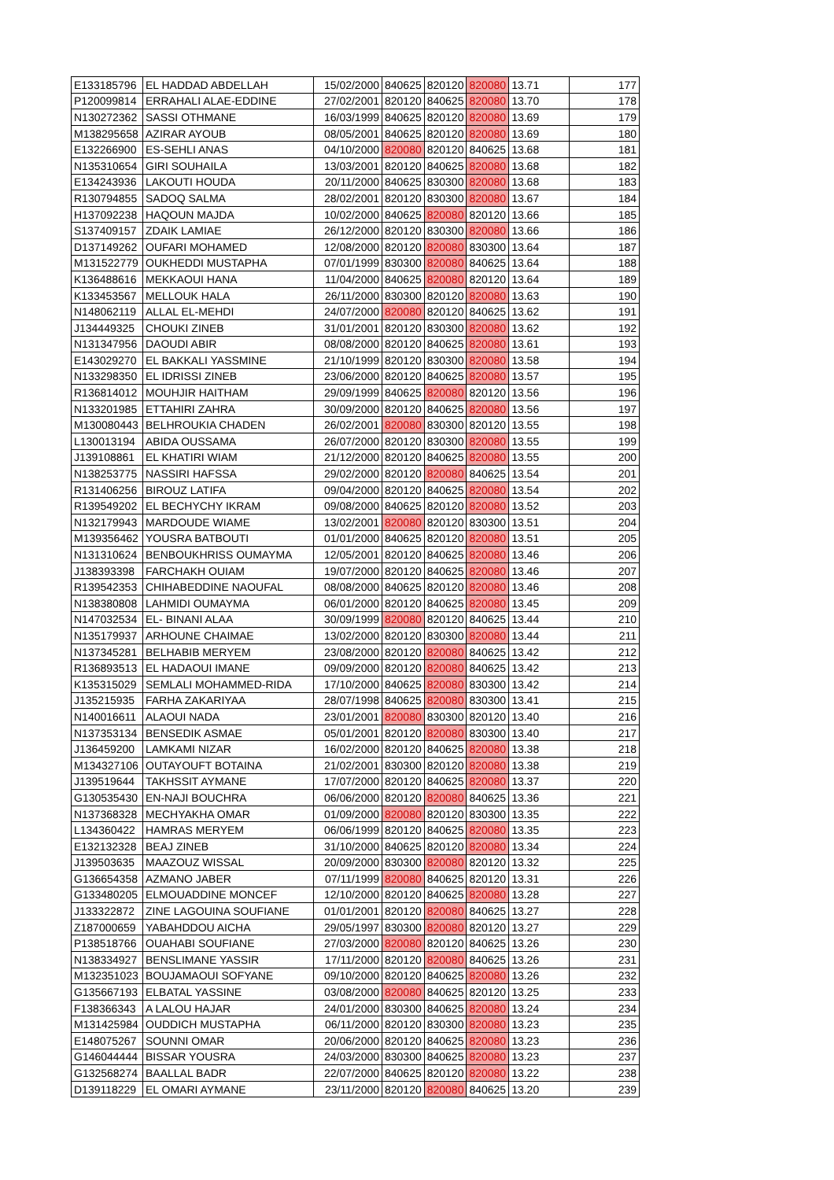| E133185796 | EL HADDAD ABDELLAH | 15/02/2000 | 840625 | 820120 | 820080 | 13.71 | 177 |
| P120099814 | ERRAHALI ALAE-EDDINE | 27/02/2001 | 820120 | 840625 | 820080 | 13.70 | 178 |
| N130272362 | SASSI OTHMANE | 16/03/1999 | 840625 | 820120 | 820080 | 13.69 | 179 |
| M138295658 | AZIRAR AYOUB | 08/05/2001 | 840625 | 820120 | 820080 | 13.69 | 180 |
| E132266900 | ES-SEHLI ANAS | 04/10/2000 | 820080 | 820120 | 840625 | 13.68 | 181 |
| N135310654 | GIRI SOUHAILA | 13/03/2001 | 820120 | 840625 | 820080 | 13.68 | 182 |
| E134243936 | LAKOUTI HOUDA | 20/11/2000 | 840625 | 830300 | 820080 | 13.68 | 183 |
| R130794855 | SADOQ SALMA | 28/02/2001 | 820120 | 830300 | 820080 | 13.67 | 184 |
| H137092238 | HAQOUN MAJDA | 10/02/2000 | 840625 | 820080 | 820120 | 13.66 | 185 |
| S137409157 | ZDAIK LAMIAE | 26/12/2000 | 820120 | 830300 | 820080 | 13.66 | 186 |
| D137149262 | OUFARI MOHAMED | 12/08/2000 | 820120 | 820080 | 830300 | 13.64 | 187 |
| M131522779 | OUKHEDDI MUSTAPHA | 07/01/1999 | 830300 | 820080 | 840625 | 13.64 | 188 |
| K136488616 | MEKKAOUI HANA | 11/04/2000 | 840625 | 820080 | 820120 | 13.64 | 189 |
| K133453567 | MELLOUK HALA | 26/11/2000 | 830300 | 820120 | 820080 | 13.63 | 190 |
| N148062119 | ALLAL EL-MEHDI | 24/07/2000 | 820080 | 820120 | 840625 | 13.62 | 191 |
| J134449325 | CHOUKI ZINEB | 31/01/2001 | 820120 | 830300 | 820080 | 13.62 | 192 |
| N131347956 | DAOUDI ABIR | 08/08/2000 | 820120 | 840625 | 820080 | 13.61 | 193 |
| E143029270 | EL BAKKALI YASSMINE | 21/10/1999 | 820120 | 830300 | 820080 | 13.58 | 194 |
| N133298350 | EL IDRISSI ZINEB | 23/06/2000 | 820120 | 840625 | 820080 | 13.57 | 195 |
| R136814012 | MOUHJIR HAITHAM | 29/09/1999 | 840625 | 820080 | 820120 | 13.56 | 196 |
| N133201985 | ETTAHIRI ZAHRA | 30/09/2000 | 820120 | 840625 | 820080 | 13.56 | 197 |
| M130080443 | BELHROUKIA CHADEN | 26/02/2001 | 820080 | 830300 | 820120 | 13.55 | 198 |
| L130013194 | ABIDA OUSSAMA | 26/07/2000 | 820120 | 830300 | 820080 | 13.55 | 199 |
| J139108861 | EL KHATIRI WIAM | 21/12/2000 | 820120 | 840625 | 820080 | 13.55 | 200 |
| N138253775 | NASSIRI HAFSSA | 29/02/2000 | 820120 | 820080 | 840625 | 13.54 | 201 |
| R131406256 | BIROUZ LATIFA | 09/04/2000 | 820120 | 840625 | 820080 | 13.54 | 202 |
| R139549202 | EL BECHYCHY IKRAM | 09/08/2000 | 840625 | 820120 | 820080 | 13.52 | 203 |
| N132179943 | MARDOUDE WIAME | 13/02/2001 | 820080 | 820120 | 830300 | 13.51 | 204 |
| M139356462 | YOUSRA BATBOUTI | 01/01/2000 | 840625 | 820120 | 820080 | 13.51 | 205 |
| N131310624 | BENBOUKHRISS OUMAYMA | 12/05/2001 | 820120 | 840625 | 820080 | 13.46 | 206 |
| J138393398 | FARCHAKH OUIAM | 19/07/2000 | 820120 | 840625 | 820080 | 13.46 | 207 |
| R139542353 | CHIHABEDDINE NAOUFAL | 08/08/2000 | 840625 | 820120 | 820080 | 13.46 | 208 |
| N138380808 | LAHMIDI OUMAYMA | 06/01/2000 | 820120 | 840625 | 820080 | 13.45 | 209 |
| N147032534 | EL- BINANI ALAA | 30/09/1999 | 820080 | 820120 | 840625 | 13.44 | 210 |
| N135179937 | ARHOUNE CHAIMAE | 13/02/2000 | 820120 | 830300 | 820080 | 13.44 | 211 |
| N137345281 | BELHABIB MERYEM | 23/08/2000 | 820120 | 820080 | 840625 | 13.42 | 212 |
| R136893513 | EL HADAOUI IMANE | 09/09/2000 | 820120 | 820080 | 840625 | 13.42 | 213 |
| K135315029 | SEMLALI MOHAMMED-RIDA | 17/10/2000 | 840625 | 820080 | 830300 | 13.42 | 214 |
| J135215935 | FARHA ZAKARIYAA | 28/07/1998 | 840625 | 820080 | 830300 | 13.41 | 215 |
| N140016611 | ALAOUI NADA | 23/01/2001 | 820080 | 830300 | 820120 | 13.40 | 216 |
| N137353134 | BENSEDIK ASMAE | 05/01/2001 | 820120 | 820080 | 830300 | 13.40 | 217 |
| J136459200 | LAMKAMI NIZAR | 16/02/2000 | 820120 | 840625 | 820080 | 13.38 | 218 |
| M134327106 | OUTAYOUFT BOTAINA | 21/02/2001 | 830300 | 820120 | 820080 | 13.38 | 219 |
| J139519644 | TAKHSSIT AYMANE | 17/07/2000 | 820120 | 840625 | 820080 | 13.37 | 220 |
| G130535430 | EN-NAJI BOUCHRA | 06/06/2000 | 820120 | 820080 | 840625 | 13.36 | 221 |
| N137368328 | MECHYAKHA OMAR | 01/09/2000 | 820080 | 820120 | 830300 | 13.35 | 222 |
| L134360422 | HAMRAS MERYEM | 06/06/1999 | 820120 | 840625 | 820080 | 13.35 | 223 |
| E132132328 | BEAJ ZINEB | 31/10/2000 | 840625 | 820120 | 820080 | 13.34 | 224 |
| J139503635 | MAAZOUZ WISSAL | 20/09/2000 | 830300 | 820080 | 820120 | 13.32 | 225 |
| G136654358 | AZMANO JABER | 07/11/1999 | 820080 | 840625 | 820120 | 13.31 | 226 |
| G133480205 | ELMOUADDINE MONCEF | 12/10/2000 | 820120 | 840625 | 820080 | 13.28 | 227 |
| J133322872 | ZINE LAGOUINA SOUFIANE | 01/01/2001 | 820120 | 820080 | 840625 | 13.27 | 228 |
| Z187000659 | YABAHDDOU AICHA | 29/05/1997 | 830300 | 820080 | 820120 | 13.27 | 229 |
| P138518766 | OUAHABI SOUFIANE | 27/03/2000 | 820080 | 820120 | 840625 | 13.26 | 230 |
| N138334927 | BENSLIMANE YASSIR | 17/11/2000 | 820120 | 820080 | 840625 | 13.26 | 231 |
| M132351023 | BOUJAMAOUI SOFYANE | 09/10/2000 | 820120 | 840625 | 820080 | 13.26 | 232 |
| G135667193 | ELBATAL YASSINE | 03/08/2000 | 820080 | 840625 | 820120 | 13.25 | 233 |
| F138366343 | A LALOU HAJAR | 24/01/2000 | 830300 | 840625 | 820080 | 13.24 | 234 |
| M131425984 | OUDDICH MUSTAPHA | 06/11/2000 | 820120 | 830300 | 820080 | 13.23 | 235 |
| E148075267 | SOUNNI OMAR | 20/06/2000 | 820120 | 840625 | 820080 | 13.23 | 236 |
| G146044444 | BISSAR YOUSRA | 24/03/2000 | 830300 | 840625 | 820080 | 13.23 | 237 |
| G132568274 | BAALLAL BADR | 22/07/2000 | 840625 | 820120 | 820080 | 13.22 | 238 |
| D139118229 | EL OMARI AYMANE | 23/11/2000 | 820120 | 820080 | 840625 | 13.20 | 239 |